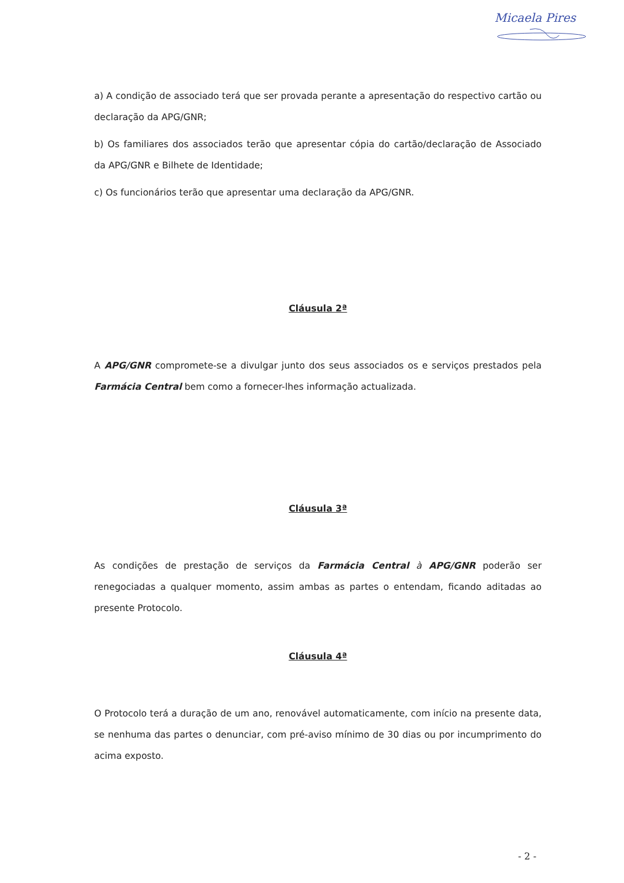Micaela Pires
a) A condição de associado terá que ser provada perante a apresentação do respectivo cartão ou declaração da APG/GNR;
b) Os familiares dos associados terão que apresentar cópia do cartão/declaração de Associado da APG/GNR e Bilhete de Identidade;
c) Os funcionários terão que apresentar uma declaração da APG/GNR.
Cláusula 2ª
A APG/GNR compromete-se a divulgar junto dos seus associados os e serviços prestados pela Farmácia Central bem como a fornecer-lhes informação actualizada.
Cláusula 3ª
As condições de prestação de serviços da Farmácia Central à APG/GNR poderão ser renegociadas a qualquer momento, assim ambas as partes o entendam, ficando aditadas ao presente Protocolo.
Cláusula 4ª
O Protocolo terá a duração de um ano, renovável automaticamente, com início na presente data, se nenhuma das partes o denunciar, com pré-aviso mínimo de 30 dias ou por incumprimento do acima exposto.
- 2 -